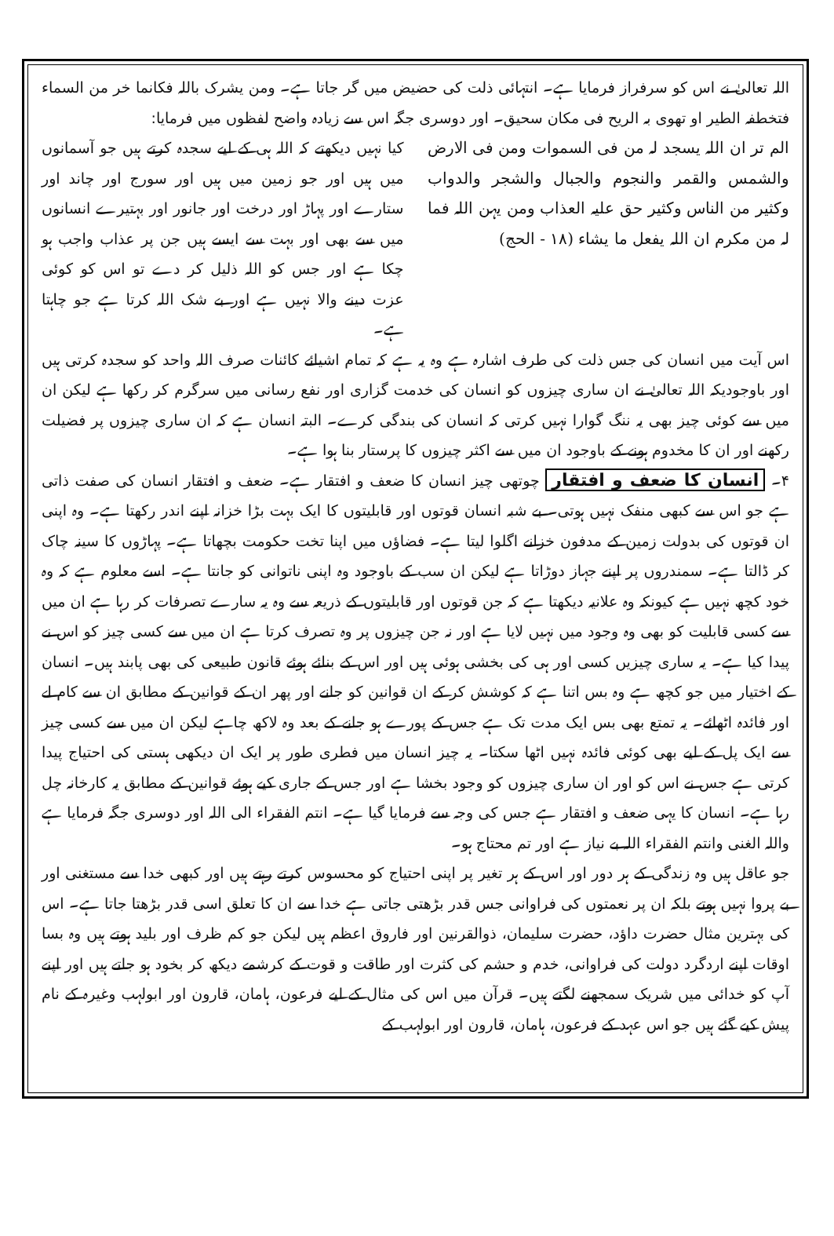اللہ تعالیٰ نے اس کو سرفراز فرمایا ہے۔ انتہائی ذلت کی حضیض میں گر جاتا ہے۔ ومن یشرک باللہ فکانما خر من السماء فتخطفہ الطیر او تھوی بہ الریح فی مکان سحیق۔ اور دوسری جگہ اس سے زیادہ واضح لفظوں میں فرمایا:
الم تر ان اللہ یسجد لہ من فی السموات ومن فی الارض والشمس والقمر والنجوم والجبال والشجر والدواب وکثیر من الناس وکثیر حق علیہ العذاب ومن یہن اللہ فما لہ من مکرم ان اللہ یفعل ما یشاء (۱۸ - الحج)
کیا نہیں دیکھتے کہ اللہ ہی کے لیے سجدہ کرتے ہیں جو آسمانوں میں ہیں اور جو زمین میں ہیں اور سورج اور چاند اور ستارے اور پہاڑ اور درخت اور جانور اور بہتیرے انسانوں میں سے بھی اور بہت سے ایسے ہیں جن پر عذاب واجب ہو چکا ہے اور جس کو اللہ ذلیل کر دے تو اس کو کوئی عزت دینے والا نہیں ہے اور بے شک اللہ کرتا ہے جو چاہتا ہے۔
اس آیت میں انسان کی جس ذلت کی طرف اشارہ ہے وہ یہ ہے کہ تمام اشیائے کائنات صرف اللہ واحد کو سجدہ کرتی ہیں اور باوجودیکہ اللہ تعالیٰ نے ان ساری چیزوں کو انسان کی خدمت گزاری اور نفع رسانی میں سرگرم کر رکھا ہے لیکن ان میں سے کوئی چیز بھی یہ ننگ گوارا نہیں کرتی کہ انسان کی بندگی کرے۔ البتہ انسان ہے کہ ان ساری چیزوں پر فضیلت رکھنے اور ان کا مخدوم ہونے کے باوجود ان میں سے اکثر چیزوں کا پرستار بنا ہوا ہے۔
۴۔ انسان کا ضعف و افتقار چوتھی چیز انسان کا ضعف و افتقار ہے۔ ضعف و افتقار انسان کی صفت ذاتی ہے جو اس سے کبھی منفک نہیں ہوتی۔ بے شبہ انسان قوتوں اور قابلیتوں کا ایک بہت بڑا خزانہ اپنے اندر رکھتا ہے۔ وہ اپنی ان قوتوں کی بدولت زمین کے مدفون خزانے اگلوا لیتا ہے۔ فضاؤں میں اپنا تخت حکومت بچھاتا ہے۔ پہاڑوں کا سینہ چاک کر ڈالتا ہے۔ سمندروں پر اپنے جہاز دوڑاتا ہے لیکن ان سب کے باوجود وہ اپنی ناتوانی کو جانتا ہے۔ اسے معلوم ہے کہ وہ خود کچھ نہیں ہے کیونکہ وہ علانیہ دیکھتا ہے کہ جن قوتوں اور قابلیتوں کے ذریعہ سے وہ یہ سارے تصرفات کر رہا ہے ان میں سے کسی قابلیت کو بھی وہ وجود میں نہیں لایا ہے اور نہ جن چیزوں پر وہ تصرف کرتا ہے ان میں سے کسی چیز کو اس نے پیدا کیا ہے۔ یہ ساری چیزیں کسی اور ہی کی بخشی ہوئی ہیں اور اس کے بنائے ہوئے قانون طبیعی کی بھی پابند ہیں۔ انسان کے اختیار میں جو کچھ ہے وہ بس اتنا ہے کہ کوشش کر کے ان قوانین کو جانے اور پھر ان کے قوانین کے مطابق ان سے کام لے اور فائدہ اٹھائے۔ یہ تمتع بھی بس ایک مدت تک ہے جس کے پورے ہو جانے کے بعد وہ لاکھ چاہے لیکن ان میں سے کسی چیز سے ایک پل کے لیے بھی کوئی فائدہ نہیں اٹھا سکتا۔ یہ چیز انسان میں فطری طور پر ایک ان دیکھی ہستی کی احتیاج پیدا کرتی ہے جس نے اس کو اور ان ساری چیزوں کو وجود بخشا ہے اور جس کے جاری کیے ہوئے قوانین کے مطابق یہ کارخانہ چل رہا ہے۔ انسان کا یہی ضعف و افتقار ہے جس کی وجہ سے فرمایا گیا ہے۔ انتم الفقراء الی اللہ اور دوسری جگہ فرمایا ہے واللہ الغنی وانتم الفقراء اللہ بے نیاز ہے اور تم محتاج ہو۔
جو عاقل ہیں وہ زندگی کے ہر دور اور اس کے ہر تغیر پر اپنی احتیاج کو محسوس کرتے رہتے ہیں اور کبھی خدا سے مستغنی اور بے پروا نہیں ہوتے بلکہ ان پر نعمتوں کی فراوانی جس قدر بڑھتی جاتی ہے خدا سے ان کا تعلق اسی قدر بڑھتا جاتا ہے۔ اس کی بہترین مثال حضرت داؤد، حضرت سلیمان، ذوالقرنین اور فاروق اعظم ہیں لیکن جو کم ظرف اور بلید ہوتے ہیں وہ بسا اوقات اپنے اردگرد دولت کی فراوانی، خدم و حشم کی کثرت اور طاقت و قوت کے کرشمے دیکھ کر بخود ہو جاتے ہیں اور اپنے آپ کو خدائی میں شریک سمجھنے لگتے ہیں۔ قرآن میں اس کی مثال کے لیے فرعون، ہامان، قارون اور ابولہب وغیرہ کے نام پیش کیے گئے ہیں جو اس عہد کے فرعون، ہامان، قارون اور ابولہب کے